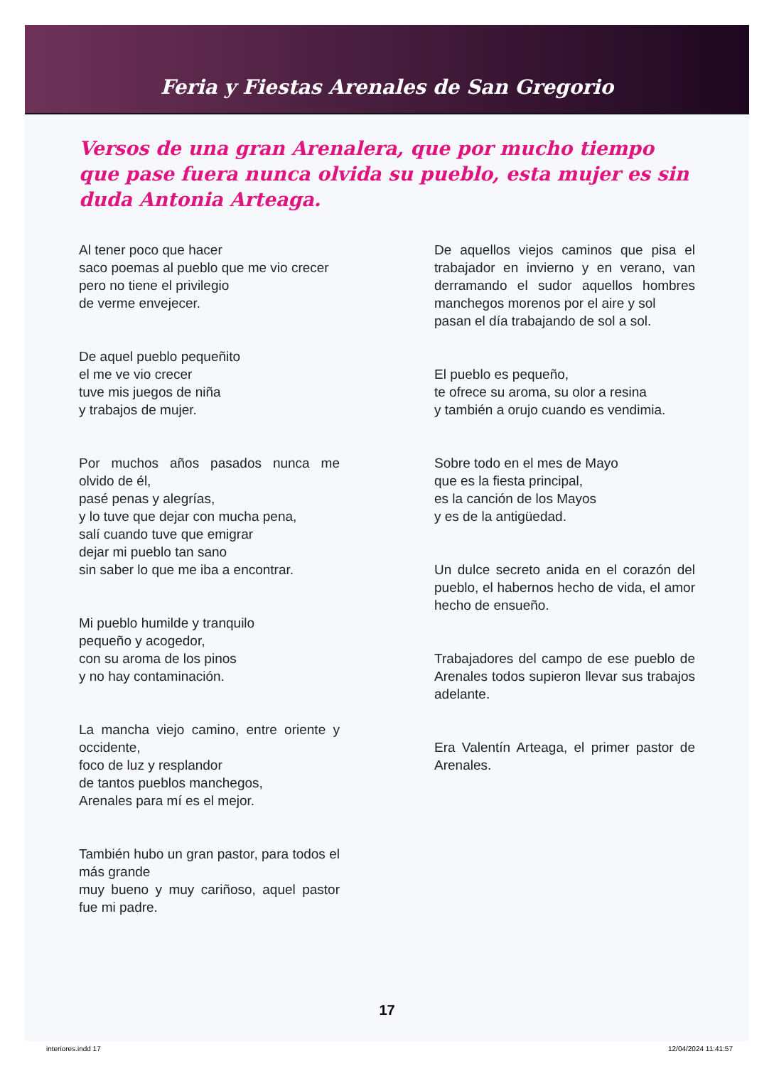Feria y Fiestas Arenales de San Gregorio
Versos de una gran Arenalera, que por mucho tiempo que pase fuera nunca olvida su pueblo, esta mujer es sin duda Antonia Arteaga.
Al tener poco que hacer
saco poemas al pueblo que me vio crecer
pero no tiene el privilegio
de verme envejecer.
De aquel pueblo pequeñito
el me ve vio crecer
tuve mis juegos de niña
y trabajos de mujer.
Por muchos años pasados nunca me olvido de él,
pasé penas y alegrías,
y lo tuve que dejar con mucha pena,
salí cuando tuve que emigrar
dejar mi pueblo tan sano
sin saber lo que me iba a encontrar.
Mi pueblo humilde y tranquilo
pequeño y acogedor,
con su aroma de los pinos
y no hay contaminación.
La mancha viejo camino, entre oriente y occidente,
foco de luz y resplandor
de tantos pueblos manchegos,
Arenales para mí es el mejor.
También hubo un gran pastor, para todos el más grande
muy bueno y muy cariñoso, aquel pastor fue mi padre.
De aquellos viejos caminos que pisa el trabajador en invierno y en verano, van derramando el sudor aquellos hombres manchegos morenos por el aire y sol
pasan el día trabajando de sol a sol.
El pueblo es pequeño,
te ofrece su aroma, su olor a resina
y también a orujo cuando es vendimia.
Sobre todo en el mes de Mayo
que es la fiesta principal,
es la canción de los Mayos
y es de la antigüedad.
Un dulce secreto anida en el corazón del pueblo, el habernos hecho de vida, el amor hecho de ensueño.
Trabajadores del campo de ese pueblo de Arenales todos supieron llevar sus trabajos adelante.
Era Valentín Arteaga, el primer pastor de Arenales.
17
interiores.indd 17 12/04/2024 11:41:57